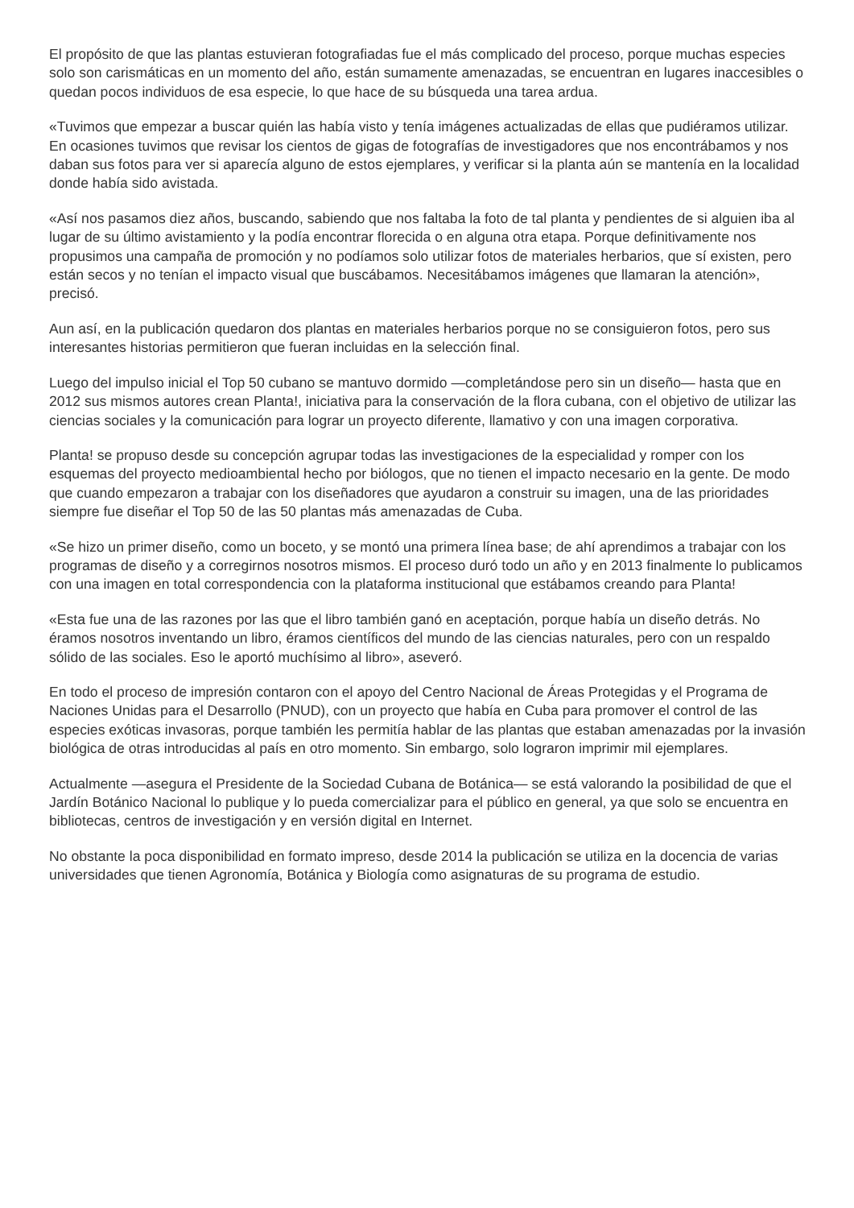El propósito de que las plantas estuvieran fotografiadas fue el más complicado del proceso, porque muchas especies solo son carismáticas en un momento del año, están sumamente amenazadas, se encuentran en lugares inaccesibles o quedan pocos individuos de esa especie, lo que hace de su búsqueda una tarea ardua.
«Tuvimos que empezar a buscar quién las había visto y tenía imágenes actualizadas de ellas que pudiéramos utilizar. En ocasiones tuvimos que revisar los cientos de gigas de fotografías de investigadores que nos encontrábamos y nos daban sus fotos para ver si aparecía alguno de estos ejemplares, y verificar si la planta aún se mantenía en la localidad donde había sido avistada.
«Así nos pasamos diez años, buscando, sabiendo que nos faltaba la foto de tal planta y pendientes de si alguien iba al lugar de su último avistamiento y la podía encontrar florecida o en alguna otra etapa. Porque definitivamente nos propusimos una campaña de promoción y no podíamos solo utilizar fotos de materiales herbarios, que sí existen, pero están secos y no tenían el impacto visual que buscábamos. Necesitábamos imágenes que llamaran la atención», precisó.
Aun así, en la publicación quedaron dos plantas en materiales herbarios porque no se consiguieron fotos, pero sus interesantes historias permitieron que fueran incluidas en la selección final.
Luego del impulso inicial el Top 50 cubano se mantuvo dormido —completándose pero sin un diseño— hasta que en 2012 sus mismos autores crean Planta!, iniciativa para la conservación de la flora cubana, con el objetivo de utilizar las ciencias sociales y la comunicación para lograr un proyecto diferente, llamativo y con una imagen corporativa.
Planta! se propuso desde su concepción agrupar todas las investigaciones de la especialidad y romper con los esquemas del proyecto medioambiental hecho por biólogos, que no tienen el impacto necesario en la gente. De modo que cuando empezaron a trabajar con los diseñadores que ayudaron a construir su imagen, una de las prioridades siempre fue diseñar el Top 50 de las 50 plantas más amenazadas de Cuba.
«Se hizo un primer diseño, como un boceto, y se montó una primera línea base; de ahí aprendimos a trabajar con los programas de diseño y a corregirnos nosotros mismos. El proceso duró todo un año y en 2013 finalmente lo publicamos con una imagen en total correspondencia con la plataforma institucional que estábamos creando para Planta!
«Esta fue una de las razones por las que el libro también ganó en aceptación, porque había un diseño detrás. No éramos nosotros inventando un libro, éramos científicos del mundo de las ciencias naturales, pero con un respaldo sólido de las sociales. Eso le aportó muchísimo al libro», aseveró.
En todo el proceso de impresión contaron con el apoyo del Centro Nacional de Áreas Protegidas y el Programa de Naciones Unidas para el Desarrollo (PNUD), con un proyecto que había en Cuba para promover el control de las especies exóticas invasoras, porque también les permitía hablar de las plantas que estaban amenazadas por la invasión biológica de otras introducidas al país en otro momento. Sin embargo, solo lograron imprimir mil ejemplares.
Actualmente —asegura el Presidente de la Sociedad Cubana de Botánica— se está valorando la posibilidad de que el Jardín Botánico Nacional lo publique y lo pueda comercializar para el público en general, ya que solo se encuentra en bibliotecas, centros de investigación y en versión digital en Internet.
No obstante la poca disponibilidad en formato impreso, desde 2014 la publicación se utiliza en la docencia de varias universidades que tienen Agronomía, Botánica y Biología como asignaturas de su programa de estudio.